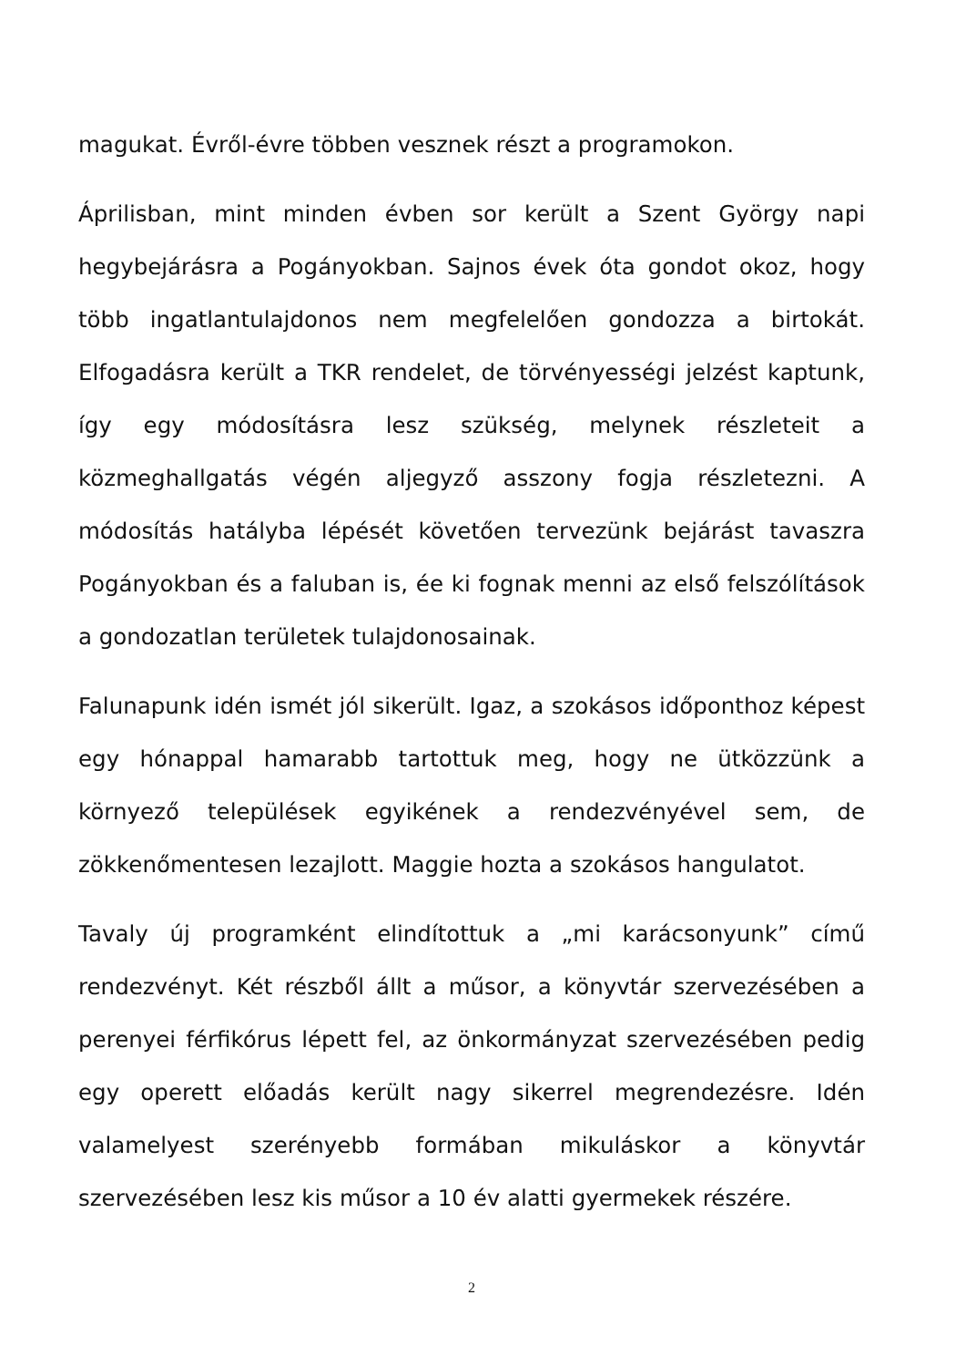magukat. Évről-évre többen vesznek részt a programokon.
Áprilisban, mint minden évben sor került a Szent György napi hegybejárásra a Pogányokban. Sajnos évek óta gondot okoz, hogy több ingatlantulajdonos nem megfelelően gondozza a birtokát. Elfogadásra került a TKR rendelet, de törvényességi jelzést kaptunk, így egy módosításra lesz szükség, melynek részleteit a közmeghallgatás végén aljegyző asszony fogja részletezni. A módosítás hatályba lépését követően tervezünk bejárást tavaszra Pogányokban és a faluban is, ée ki fognak menni az első felszólítások a gondozatlan területek tulajdonosainak.
Falunapunk idén ismét jól sikerült. Igaz, a szokásos időponthoz képest egy hónappal hamarabb tartottuk meg, hogy ne ütközzünk a környező települések egyikének a rendezvényével sem, de zökkenőmentesen lezajlott. Maggie hozta a szokásos hangulatot.
Tavaly új programként elindítottuk a „mi karácsonyunk” című rendezvényt. Két részből állt a műsor, a könyvtár szervezésében a perenyei férfikórus lépett fel, az önkormányzat szervezésében pedig egy operett előadás került nagy sikerrel megrendezésre. Idén valamelyest szerényebb formában mikuláskor a könyvtár szervezésében lesz kis műsor a 10 év alatti gyermekek részére.
2